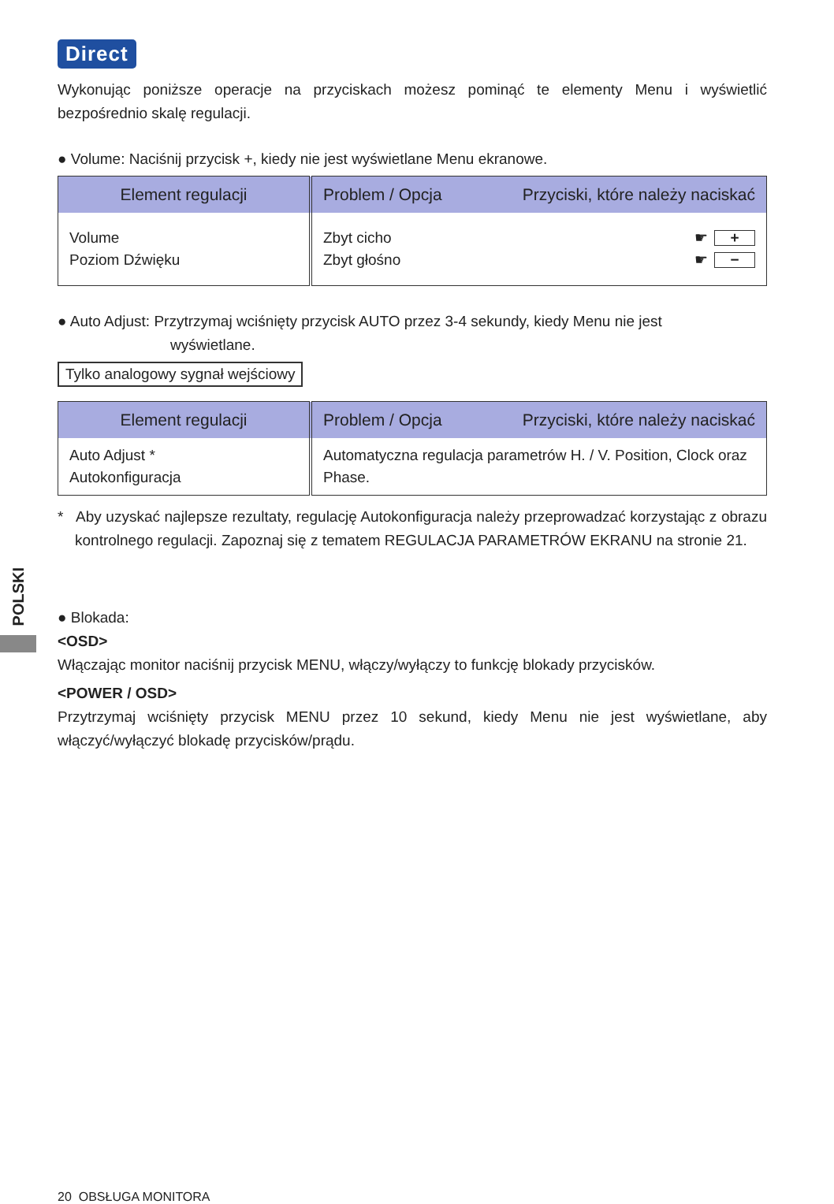POLSKI
Direct
Wykonując poniższe operacje na przyciskach możesz pominąć te elementy Menu i wyświetlić bezpośrednio skalę regulacji.
● Volume: Naciśnij przycisk +, kiedy nie jest wyświetlane Menu ekranowe.
| Element regulacji | Problem / Opcja Przyciski, które należy naciskać |
| --- | --- |
| Volume Poziom Dźwięku | Zbyt cicho ☛ + Zbyt głośno ☛ − |
● Auto Adjust: Przytrzymaj wciśnięty przycisk AUTO przez 3-4 sekundy, kiedy Menu nie jest
wyświetlane.
Tylko analogowy sygnał wejściowy
| Element regulacji | Problem / Opcja Przyciski, które należy naciskać |
| --- | --- |
| Auto Adjust * Autokonfiguracja | Automatyczna regulacja parametrów H. / V. Position, Clock oraz Phase. |
* Aby uzyskać najlepsze rezultaty, regulację Autokonfiguracja należy przeprowadzać korzystając z obrazu kontrolnego regulacji. Zapoznaj się z tematem REGULACJA PARAMETRÓW EKRANU na stronie 21.
● Blokada:
<OSD>
Włączając monitor naciśnij przycisk MENU, włączy/wyłączy to funkcję blokady przycisków.
<POWER / OSD>
Przytrzymaj wciśnięty przycisk MENU przez 10 sekund, kiedy Menu nie jest wyświetlane, aby włączyć/wyłączyć blokadę przycisków/prądu.
20 OBSŁUGA MONITORA